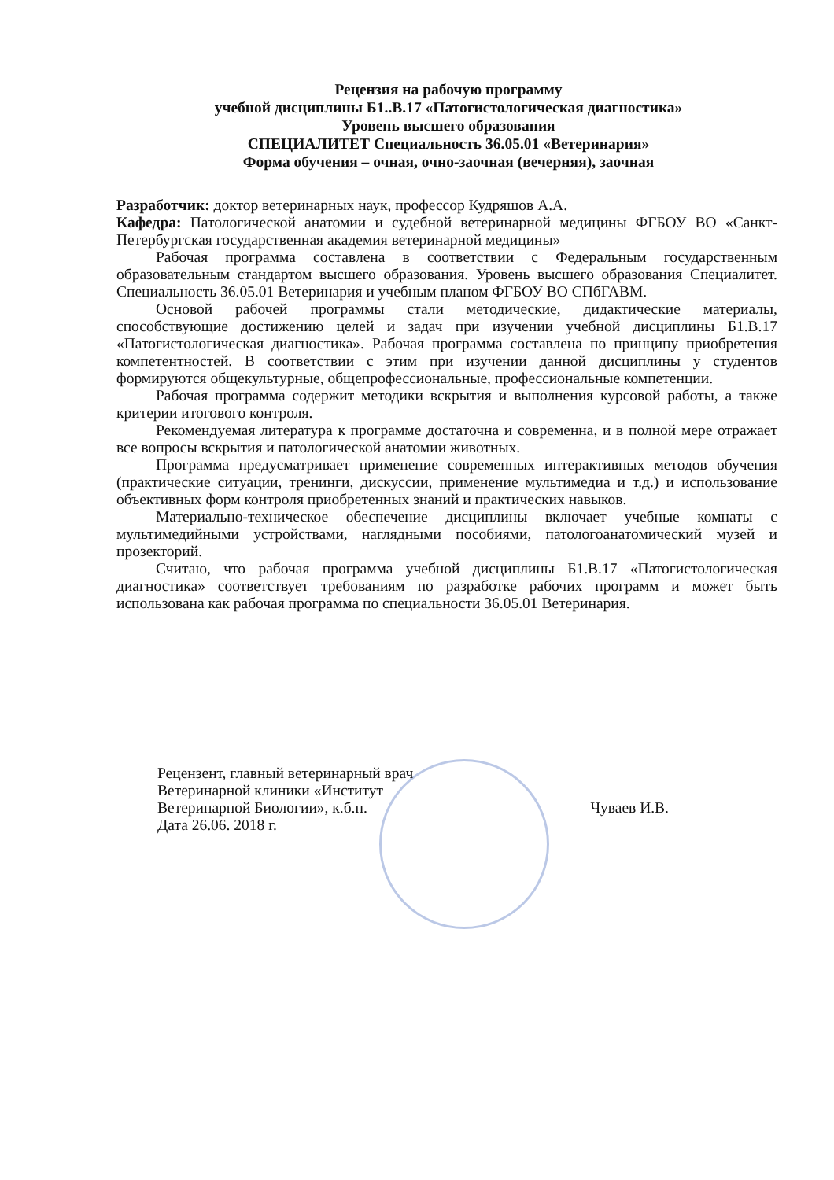Рецензия на рабочую программу
учебной дисциплины Б1..В.17 «Патогистологическая диагностика»
Уровень высшего образования
СПЕЦИАЛИТЕТ Специальность 36.05.01 «Ветеринария»
Форма обучения – очная, очно-заочная (вечерняя), заочная
Разработчик: доктор ветеринарных наук, профессор Кудряшов А.А.
Кафедра: Патологической анатомии и судебной ветеринарной медицины ФГБОУ ВО «Санкт-Петербургская государственная академия ветеринарной медицины»
Рабочая программа составлена в соответствии с Федеральным государственным образовательным стандартом высшего образования. Уровень высшего образования Специалитет. Специальность 36.05.01 Ветеринария и учебным планом ФГБОУ ВО СПбГАВМ.
Основой рабочей программы стали методические, дидактические материалы, способствующие достижению целей и задач при изучении учебной дисциплины Б1.В.17 «Патогистологическая диагностика». Рабочая программа составлена по принципу приобретения компетентностей. В соответствии с этим при изучении данной дисциплины у студентов формируются общекультурные, общепрофессиональные, профессиональные компетенции.
Рабочая программа содержит методики вскрытия и выполнения курсовой работы, а также критерии итогового контроля.
Рекомендуемая литература к программе достаточна и современна, и в полной мере отражает все вопросы вскрытия и патологической анатомии животных.
Программа предусматривает применение современных интерактивных методов обучения (практические ситуации, тренинги, дискуссии, применение мультимедиа и т.д.) и использование объективных форм контроля приобретенных знаний и практических навыков.
Материально-техническое обеспечение дисциплины включает учебные комнаты с мультимедийными устройствами, наглядными пособиями, патологоанатомический музей и прозекторий.
Считаю, что рабочая программа учебной дисциплины Б1.В.17 «Патогистологическая диагностика» соответствует требованиям по разработке рабочих программ и может быть использована как рабочая программа по специальности 36.05.01 Ветеринария.
Рецензент, главный ветеринарный врач
Ветеринарной клиники «Институт
Ветеринарной Биологии», к.б.н. Чуваев И.В.
Дата 26.06. 2018 г.